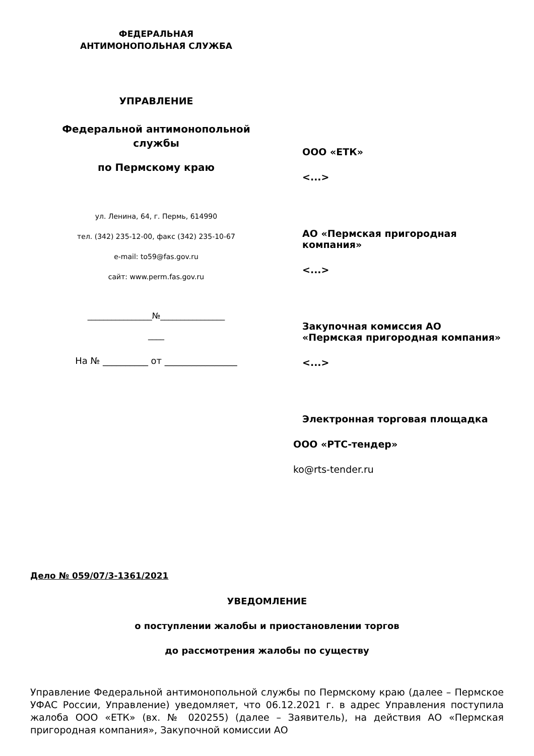ФЕДЕРАЛЬНАЯ
АНТИМОНОПОЛЬНАЯ СЛУЖБА
УПРАВЛЕНИЕ
Федеральной антимонопольной
службы
по Пермскому краю
ул. Ленина, 64, г. Пермь, 614990
тел. (342) 235-12-00, факс (342) 235-10-67
e-mail: to59@fas.gov.ru
сайт: www.perm.fas.gov.ru
________________№________________
____
На № __________ от ________________
ООО «ЕТК»
<...>
АО «Пермская пригородная компания»
<...>
Закупочная комиссия АО «Пермская пригородная компания»
<...>
Электронная торговая площадка
ООО «РТС-тендер»
ko@rts-tender.ru
Дело № 059/07/3-1361/2021
УВЕДОМЛЕНИЕ
о поступлении жалобы и приостановлении торгов
до рассмотрения жалобы по существу
Управление Федеральной антимонопольной службы по Пермскому краю (далее – Пермское УФАС России, Управление) уведомляет, что 06.12.2021 г. в адрес Управления поступила жалоба ООО «ЕТК» (вх. № 020255) (далее – Заявитель), на действия АО «Пермская пригородная компания», Закупочной комиссии АО